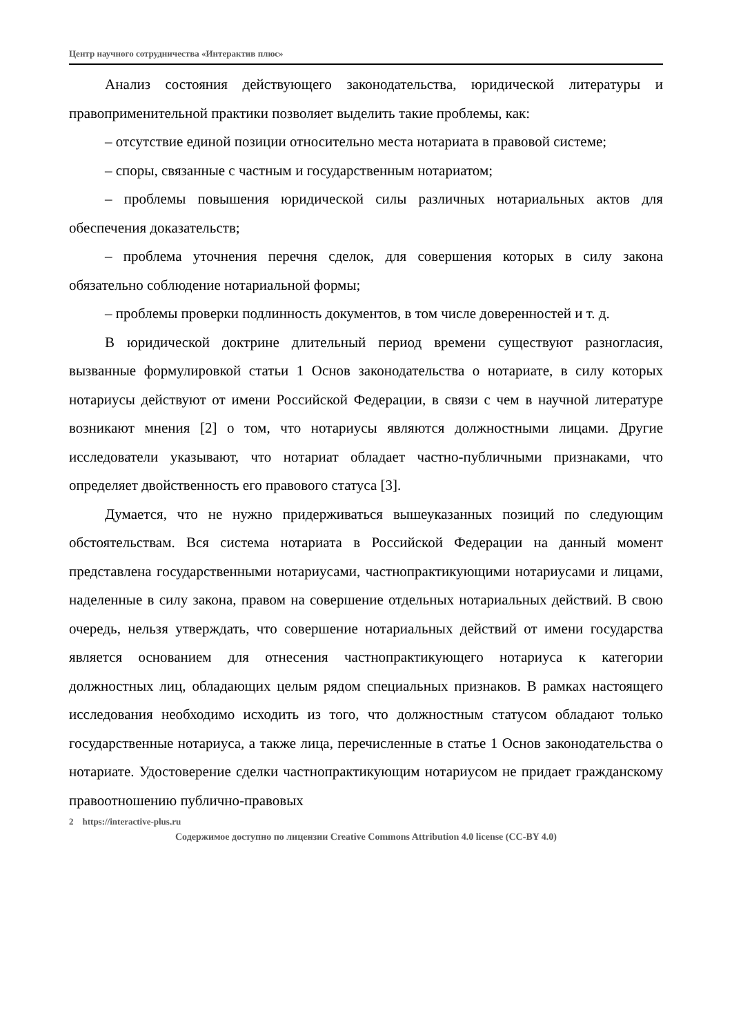Центр научного сотрудничества «Интерактив плюс»
Анализ состояния действующего законодательства, юридической литературы и правоприменительной практики позволяет выделить такие проблемы, как:
– отсутствие единой позиции относительно места нотариата в правовой системе;
– споры, связанные с частным и государственным нотариатом;
– проблемы повышения юридической силы различных нотариальных актов для обеспечения доказательств;
– проблема уточнения перечня сделок, для совершения которых в силу закона обязательно соблюдение нотариальной формы;
– проблемы проверки подлинность документов, в том числе доверенностей и т. д.
В юридической доктрине длительный период времени существуют разногласия, вызванные формулировкой статьи 1 Основ законодательства о нотариате, в силу которых нотариусы действуют от имени Российской Федерации, в связи с чем в научной литературе возникают мнения [2] о том, что нотариусы являются должностными лицами. Другие исследователи указывают, что нотариат обладает частно-публичными признаками, что определяет двойственность его правового статуса [3].
Думается, что не нужно придерживаться вышеуказанных позиций по следующим обстоятельствам. Вся система нотариата в Российской Федерации на данный момент представлена государственными нотариусами, частнопрактикующими нотариусами и лицами, наделенные в силу закона, правом на совершение отдельных нотариальных действий. В свою очередь, нельзя утверждать, что совершение нотариальных действий от имени государства является основанием для отнесения частнопрактикующего нотариуса к категории должностных лиц, обладающих целым рядом специальных признаков. В рамках настоящего исследования необходимо исходить из того, что должностным статусом обладают только государственные нотариуса, а также лица, перечисленные в статье 1 Основ законодательства о нотариате. Удостоверение сделки частнопрактикующим нотариусом не придает гражданскому правоотношению публично-правовых
2 https://interactive-plus.ru
Содержимое доступно по лицензии Creative Commons Attribution 4.0 license (CC-BY 4.0)